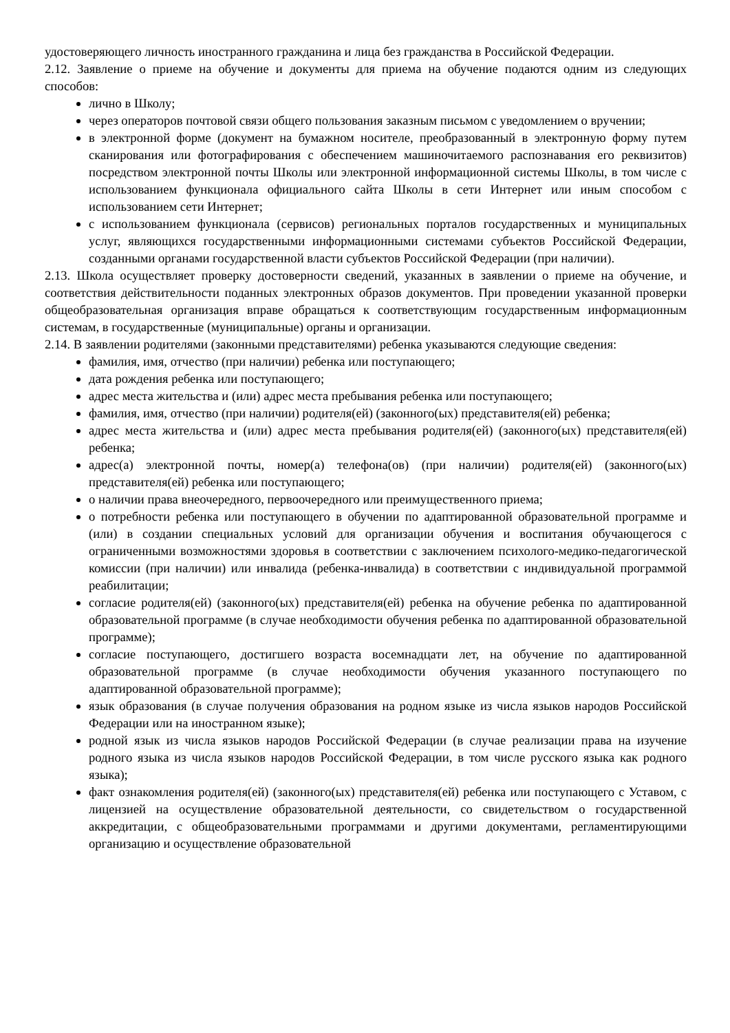удостоверяющего личность иностранного гражданина и лица без гражданства в Российской Федерации.
2.12. Заявление о приеме на обучение и документы для приема на обучение подаются одним из следующих способов:
лично в Школу;
через операторов почтовой связи общего пользования заказным письмом с уведомлением о вручении;
в электронной форме (документ на бумажном носителе, преобразованный в электронную форму путем сканирования или фотографирования с обеспечением машиночитаемого распознавания его реквизитов) посредством электронной почты Школы или электронной информационной системы Школы, в том числе с использованием функционала официального сайта Школы в сети Интернет или иным способом с использованием сети Интернет;
с использованием функционала (сервисов) региональных порталов государственных и муниципальных услуг, являющихся государственными информационными системами субъектов Российской Федерации, созданными органами государственной власти субъектов Российской Федерации (при наличии).
2.13. Школа осуществляет проверку достоверности сведений, указанных в заявлении о приеме на обучение, и соответствия действительности поданных электронных образов документов. При проведении указанной проверки общеобразовательная организация вправе обращаться к соответствующим государственным информационным системам, в государственные (муниципальные) органы и организации.
2.14. В заявлении родителями (законными представителями) ребенка указываются следующие сведения:
фамилия, имя, отчество (при наличии) ребенка или поступающего;
дата рождения ребенка или поступающего;
адрес места жительства и (или) адрес места пребывания ребенка или поступающего;
фамилия, имя, отчество (при наличии) родителя(ей) (законного(ых) представителя(ей) ребенка;
адрес места жительства и (или) адрес места пребывания родителя(ей) (законного(ых) представителя(ей) ребенка;
адрес(а) электронной почты, номер(а) телефона(ов) (при наличии) родителя(ей) (законного(ых) представителя(ей) ребенка или поступающего;
о наличии права внеочередного, первоочередного или преимущественного приема;
о потребности ребенка или поступающего в обучении по адаптированной образовательной программе и (или) в создании специальных условий для организации обучения и воспитания обучающегося с ограниченными возможностями здоровья в соответствии с заключением психолого-медико-педагогической комиссии (при наличии) или инвалида (ребенка-инвалида) в соответствии с индивидуальной программой реабилитации;
согласие родителя(ей) (законного(ых) представителя(ей) ребенка на обучение ребенка по адаптированной образовательной программе (в случае необходимости обучения ребенка по адаптированной образовательной программе);
согласие поступающего, достигшего возраста восемнадцати лет, на обучение по адаптированной образовательной программе (в случае необходимости обучения указанного поступающего по адаптированной образовательной программе);
язык образования (в случае получения образования на родном языке из числа языков народов Российской Федерации или на иностранном языке);
родной язык из числа языков народов Российской Федерации (в случае реализации права на изучение родного языка из числа языков народов Российской Федерации, в том числе русского языка как родного языка);
факт ознакомления родителя(ей) (законного(ых) представителя(ей) ребенка или поступающего с Уставом, с лицензией на осуществление образовательной деятельности, со свидетельством о государственной аккредитации, с общеобразовательными программами и другими документами, регламентирующими организацию и осуществление образовательной